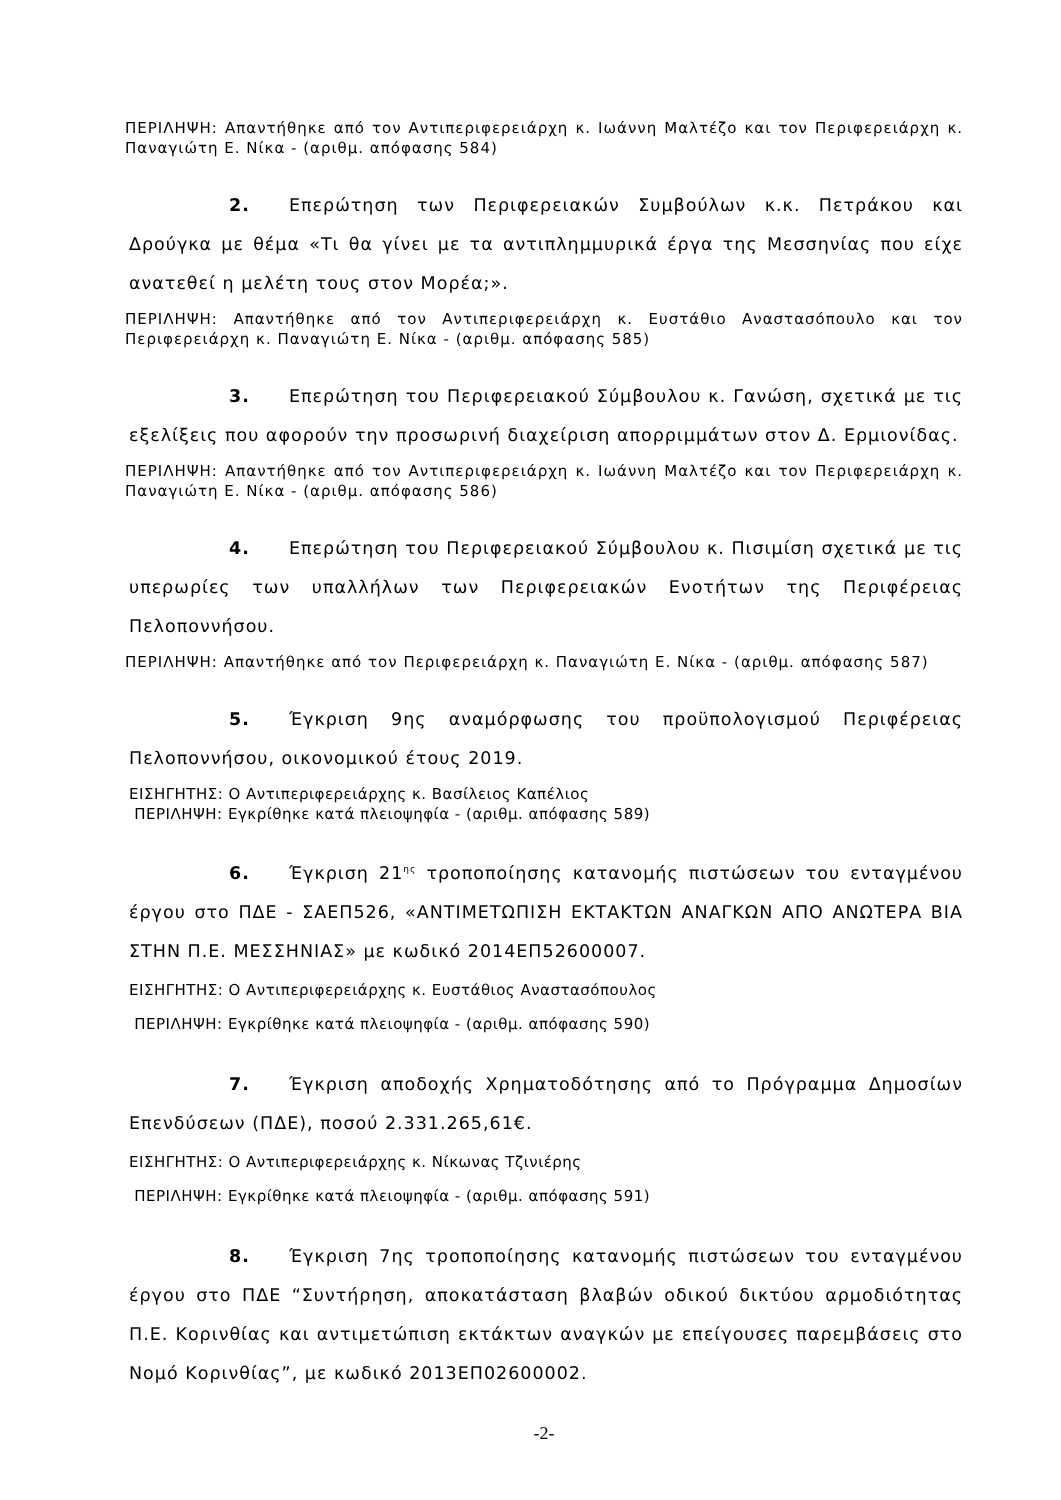ΠΕΡΙΛΗΨΗ: Απαντήθηκε από τον Αντιπεριφερειάρχη κ. Ιωάννη Μαλτέζο και τον Περιφερειάρχη κ. Παναγιώτη Ε. Νίκα - (αριθμ. απόφασης 584)
2. Επερώτηση των Περιφερειακών Συμβούλων κ.κ. Πετράκου και Δρούγκα με θέμα «Τι θα γίνει με τα αντιπλημμυρικά έργα της Μεσσηνίας που είχε ανατεθεί η μελέτη τους στον Μορέα;».
ΠΕΡΙΛΗΨΗ: Απαντήθηκε από τον Αντιπεριφερειάρχη κ. Ευστάθιο Αναστασόπουλο και τον Περιφερειάρχη κ. Παναγιώτη Ε. Νίκα - (αριθμ. απόφασης 585)
3. Επερώτηση του Περιφερειακού Σύμβουλου κ. Γανώση, σχετικά με τις εξελίξεις που αφορούν την προσωρινή διαχείριση απορριμμάτων στον Δ. Ερμιονίδας.
ΠΕΡΙΛΗΨΗ: Απαντήθηκε από τον Αντιπεριφερειάρχη κ. Ιωάννη Μαλτέζο και τον Περιφερειάρχη κ. Παναγιώτη Ε. Νίκα - (αριθμ. απόφασης 586)
4. Επερώτηση του Περιφερειακού Σύμβουλου κ. Πισιμίση σχετικά με τις υπερωρίες των υπαλλήλων των Περιφερειακών Ενοτήτων της Περιφέρειας Πελοποννήσου.
ΠΕΡΙΛΗΨΗ: Απαντήθηκε από τον Περιφερειάρχη κ. Παναγιώτη Ε. Νίκα - (αριθμ. απόφασης 587)
5. Έγκριση 9ης αναμόρφωσης του προϋπολογισμού Περιφέρειας Πελοποννήσου, οικονομικού έτους 2019.
ΕΙΣΗΓΗΤΗΣ: Ο Αντιπεριφερειάρχης κ. Βασίλειος Καπέλιος
ΠΕΡΙΛΗΨΗ: Εγκρίθηκε κατά πλειοψηφία - (αριθμ. απόφασης 589)
6. Έγκριση 21<sup>ης</sup> τροποποίησης κατανομής πιστώσεων του ενταγμένου έργου στο ΠΔΕ - ΣΑΕΠ526, «ΑΝΤΙΜΕΤΩΠΙΣΗ ΕΚΤΑΚΤΩΝ ΑΝΑΓΚΩΝ ΑΠΟ ΑΝΩΤΕΡΑ ΒΙΑ ΣΤΗΝ Π.Ε. ΜΕΣΣΗΝΙΑΣ» με κωδικό 2014ΕΠ52600007.
ΕΙΣΗΓΗΤΗΣ: Ο Αντιπεριφερειάρχης κ. Ευστάθιος Αναστασόπουλος
ΠΕΡΙΛΗΨΗ: Εγκρίθηκε κατά πλειοψηφία - (αριθμ. απόφασης 590)
7. Έγκριση αποδοχής Χρηματοδότησης από το Πρόγραμμα Δημοσίων Επενδύσεων (ΠΔΕ), ποσού 2.331.265,61€.
ΕΙΣΗΓΗΤΗΣ: Ο Αντιπεριφερειάρχης κ. Νίκωνας Τζινιέρης
ΠΕΡΙΛΗΨΗ: Εγκρίθηκε κατά πλειοψηφία - (αριθμ. απόφασης 591)
8. Έγκριση 7ης τροποποίησης κατανομής πιστώσεων του ενταγμένου έργου στο ΠΔΕ “Συντήρηση, αποκατάσταση βλαβών οδικού δικτύου αρμοδιότητας Π.Ε. Κορινθίας και αντιμετώπιση εκτάκτων αναγκών με επείγουσες παρεμβάσεις στο Νομό Κορινθίας”, με κωδικό 2013ΕΠ02600002.
-2-